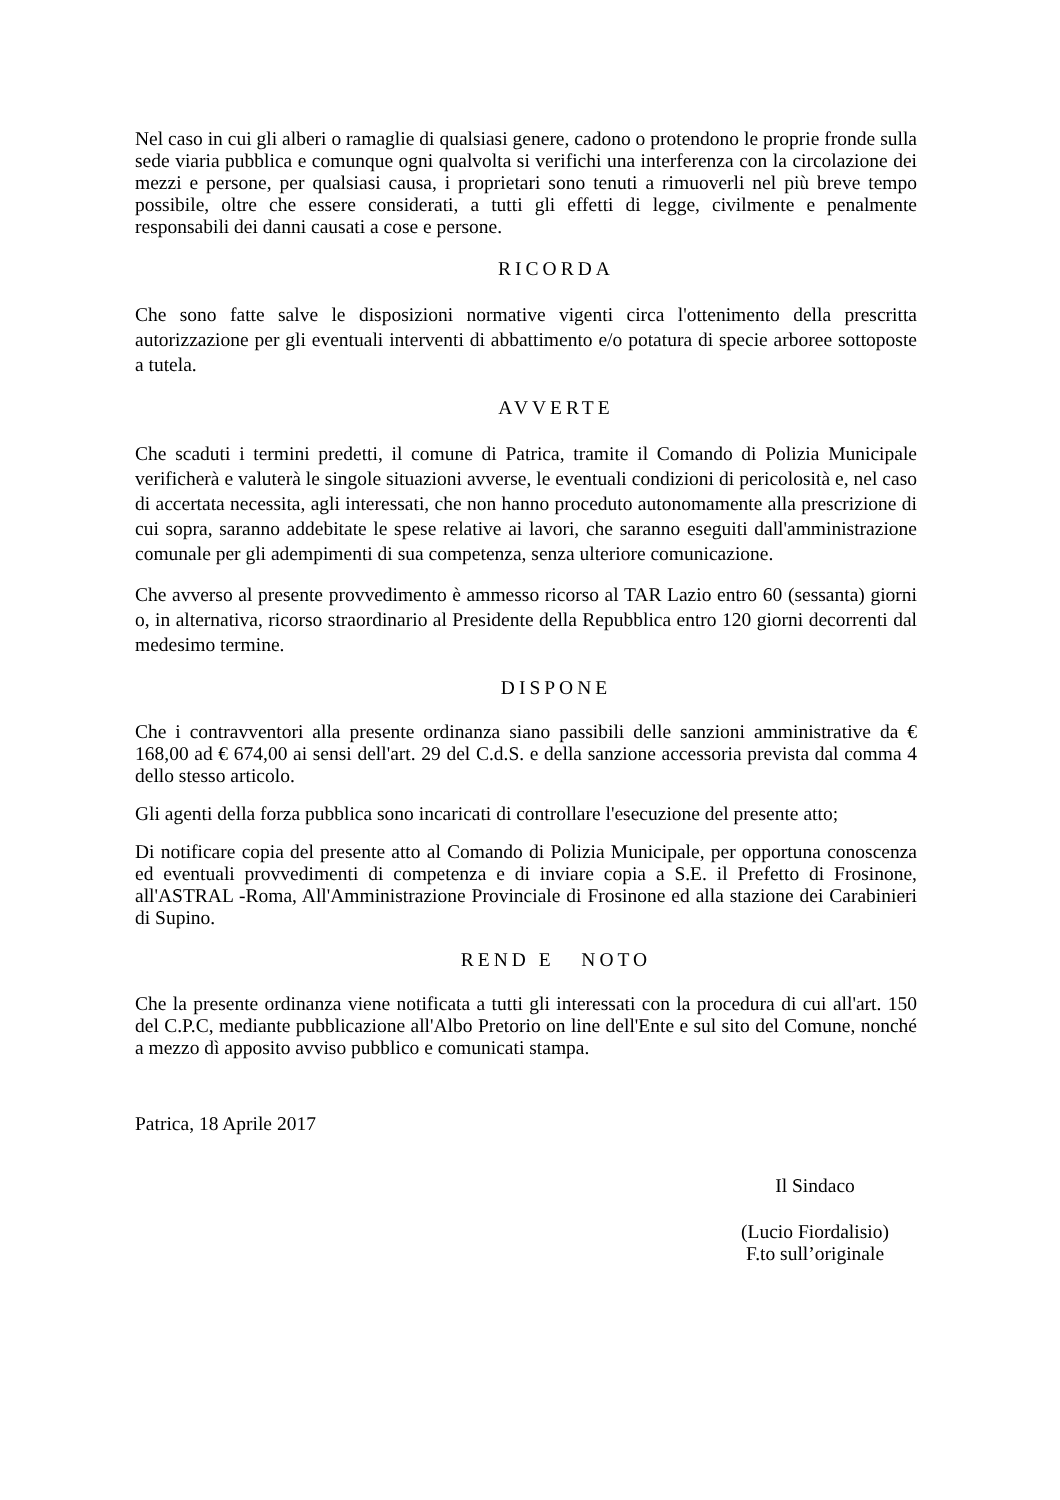Nel caso in cui gli alberi o ramaglie di qualsiasi genere, cadono o protendono le proprie fronde sulla sede viaria pubblica e comunque ogni qualvolta si verifichi una interferenza con la circolazione dei mezzi e persone, per qualsiasi causa, i proprietari sono tenuti a rimuoverli nel più breve tempo possibile, oltre che essere considerati, a tutti gli effetti di legge, civilmente e penalmente responsabili dei danni causati a cose e persone.
RICORDA
Che sono fatte salve le disposizioni normative vigenti circa l'ottenimento della prescritta autorizzazione per gli eventuali interventi di abbattimento e/o potatura di specie arboree sottoposte a tutela.
AVVERTE
Che scaduti i termini predetti, il comune di Patrica, tramite il Comando di Polizia Municipale verificherà e valuterà le singole situazioni avverse, le eventuali condizioni di pericolosità e, nel caso di accertata necessita, agli interessati, che non hanno proceduto autonomamente alla prescrizione di cui sopra, saranno addebitate le spese relative ai lavori, che saranno eseguiti dall'amministrazione comunale per gli adempimenti di sua competenza, senza ulteriore comunicazione.
Che avverso al presente provvedimento è ammesso ricorso al TAR Lazio entro 60 (sessanta) giorni o, in alternativa, ricorso straordinario al Presidente della Repubblica entro 120 giorni decorrenti dal medesimo termine.
DISPONE
Che i contravventori alla presente ordinanza siano passibili delle sanzioni amministrative da € 168,00 ad € 674,00 ai sensi dell'art. 29 del C.d.S. e della sanzione accessoria prevista dal comma 4 dello stesso articolo.
Gli agenti della forza pubblica sono incaricati di controllare l'esecuzione del presente atto;
Di notificare copia del presente atto al Comando di Polizia Municipale, per opportuna conoscenza ed eventuali provvedimenti di competenza e di inviare copia a S.E. il Prefetto di Frosinone, all'ASTRAL -Roma, All'Amministrazione Provinciale di Frosinone ed alla stazione dei Carabinieri di Supino.
REND E NOTO
Che la presente ordinanza viene notificata a tutti gli interessati con la procedura di cui all'art. 150 del C.P.C, mediante pubblicazione all'Albo Pretorio on line dell'Ente e sul sito del Comune, nonché a mezzo dì apposito avviso pubblico e comunicati stampa.
Patrica, 18 Aprile 2017
Il Sindaco
(Lucio Fiordalisio)
F.to sull’originale